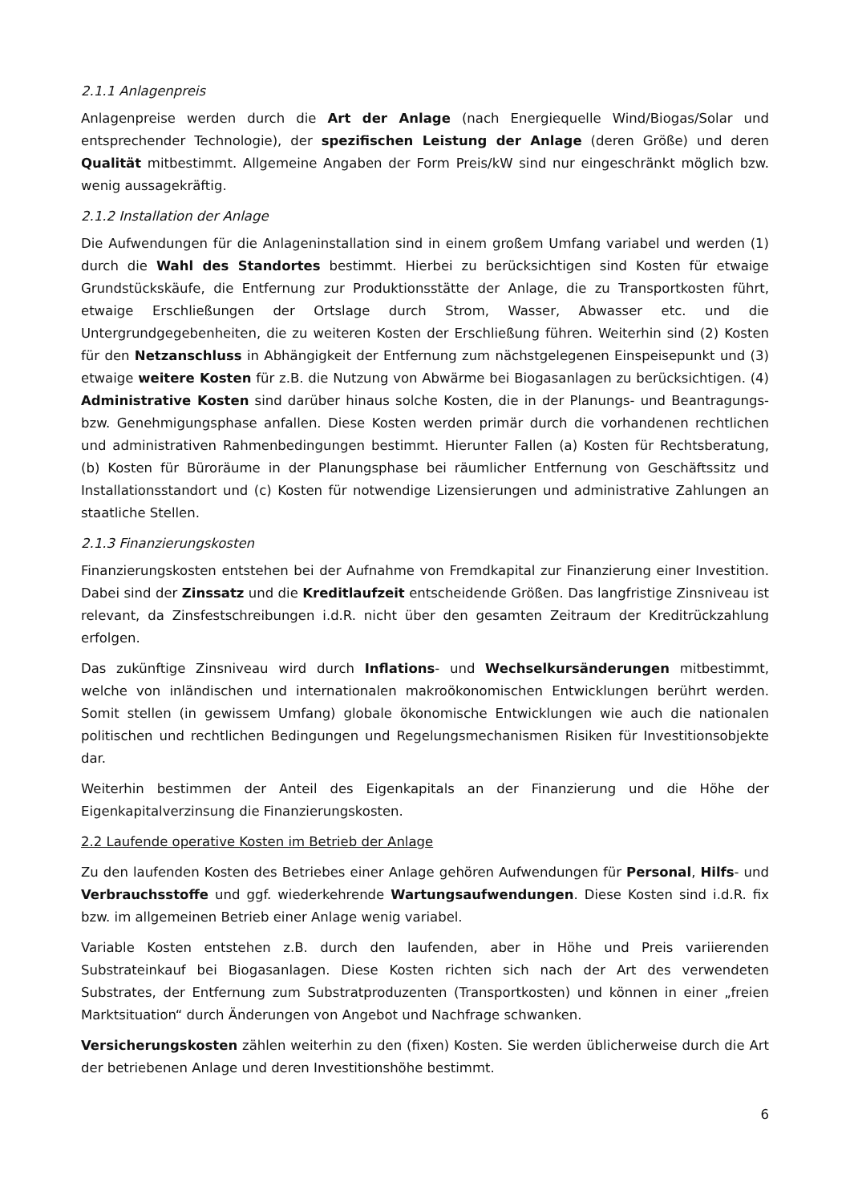2.1.1 Anlagenpreis
Anlagenpreise werden durch die Art der Anlage (nach Energiequelle Wind/Biogas/Solar und entsprechender Technologie), der spezifischen Leistung der Anlage (deren Größe) und deren Qualität mitbestimmt. Allgemeine Angaben der Form Preis/kW sind nur eingeschränkt möglich bzw. wenig aussagekräftig.
2.1.2 Installation der Anlage
Die Aufwendungen für die Anlageninstallation sind in einem großem Umfang variabel und werden (1) durch die Wahl des Standortes bestimmt. Hierbei zu berücksichtigen sind Kosten für etwaige Grundstückskäufe, die Entfernung zur Produktionsstätte der Anlage, die zu Transportkosten führt, etwaige Erschließungen der Ortslage durch Strom, Wasser, Abwasser etc. und die Untergrundgegebenheiten, die zu weiteren Kosten der Erschließung führen. Weiterhin sind (2) Kosten für den Netzanschluss in Abhängigkeit der Entfernung zum nächstgelegenen Einspeisepunkt und (3) etwaige weitere Kosten für z.B. die Nutzung von Abwärme bei Biogasanlagen zu berücksichtigen. (4) Administrative Kosten sind darüber hinaus solche Kosten, die in der Planungs- und Beantragungs- bzw. Genehmigungsphase anfallen. Diese Kosten werden primär durch die vorhandenen rechtlichen und administrativen Rahmenbedingungen bestimmt. Hierunter Fallen (a) Kosten für Rechtsberatung, (b) Kosten für Büroräume in der Planungsphase bei räumlicher Entfernung von Geschäftssitz und Installationsstandort und (c) Kosten für notwendige Lizensierungen und administrative Zahlungen an staatliche Stellen.
2.1.3 Finanzierungskosten
Finanzierungskosten entstehen bei der Aufnahme von Fremdkapital zur Finanzierung einer Investition. Dabei sind der Zinssatz und die Kreditlaufzeit entscheidende Größen. Das langfristige Zinsniveau ist relevant, da Zinsfestschreibungen i.d.R. nicht über den gesamten Zeitraum der Kreditrückzahlung erfolgen.
Das zukünftige Zinsniveau wird durch Inflations- und Wechselkursänderungen mitbestimmt, welche von inländischen und internationalen makroökonomischen Entwicklungen berührt werden. Somit stellen (in gewissem Umfang) globale ökonomische Entwicklungen wie auch die nationalen politischen und rechtlichen Bedingungen und Regelungsmechanismen Risiken für Investitionsobjekte dar.
Weiterhin bestimmen der Anteil des Eigenkapitals an der Finanzierung und die Höhe der Eigenkapitalverzinsung die Finanzierungskosten.
2.2 Laufende operative Kosten im Betrieb der Anlage
Zu den laufenden Kosten des Betriebes einer Anlage gehören Aufwendungen für Personal, Hilfs- und Verbrauchsstoffe und ggf. wiederkehrende Wartungsaufwendungen. Diese Kosten sind i.d.R. fix bzw. im allgemeinen Betrieb einer Anlage wenig variabel.
Variable Kosten entstehen z.B. durch den laufenden, aber in Höhe und Preis variierenden Substrateinkauf bei Biogasanlagen. Diese Kosten richten sich nach der Art des verwendeten Substrates, der Entfernung zum Substratproduzenten (Transportkosten) und können in einer „freien Marktsituation“ durch Änderungen von Angebot und Nachfrage schwanken.
Versicherungskosten zählen weiterhin zu den (fixen) Kosten. Sie werden üblicherweise durch die Art der betriebenen Anlage und deren Investitionshöhe bestimmt.
6